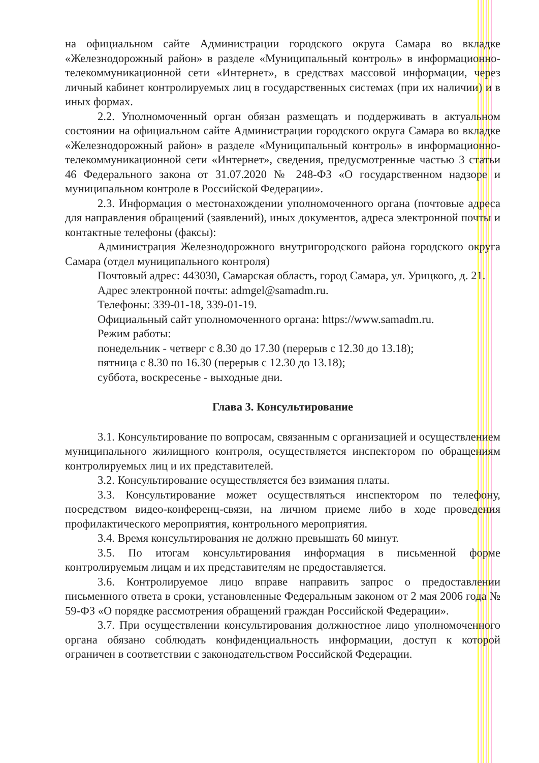на официальном сайте Администрации городского округа Самара во вкладке «Железнодорожный район» в разделе «Муниципальный контроль» в информационно-телекоммуникационной сети «Интернет», в средствах массовой информации, через личный кабинет контролируемых лиц в государственных системах (при их наличии) и в иных формах.
2.2. Уполномоченный орган обязан размещать и поддерживать в актуальном состоянии на официальном сайте Администрации городского округа Самара во вкладке «Железнодорожный район» в разделе «Муниципальный контроль» в информационно-телекоммуникационной сети «Интернет», сведения, предусмотренные частью 3 статьи 46 Федерального закона от 31.07.2020 № 248-ФЗ «О государственном надзоре и муниципальном контроле в Российской Федерации».
2.3. Информация о местонахождении уполномоченного органа (почтовые адреса для направления обращений (заявлений), иных документов, адреса электронной почты и контактные телефоны (факсы):
Администрация Железнодорожного внутригородского района городского округа Самара (отдел муниципального контроля)
Почтовый адрес: 443030, Самарская область, город Самара, ул. Урицкого, д. 21.
Адрес электронной почты: admgel@samadm.ru.
Телефоны: 339-01-18, 339-01-19.
Официальный сайт уполномоченного органа: https://www.samadm.ru.
Режим работы:
понедельник - четверг с 8.30 до 17.30 (перерыв с 12.30 до 13.18);
пятница с 8.30 по 16.30 (перерыв с 12.30 до 13.18);
суббота, воскресенье - выходные дни.
Глава 3. Консультирование
3.1. Консультирование по вопросам, связанным с организацией и осуществлением муниципального жилищного контроля, осуществляется инспектором по обращениям контролируемых лиц и их представителей.
3.2. Консультирование осуществляется без взимания платы.
3.3. Консультирование может осуществляться инспектором по телефону, посредством видео-конференц-связи, на личном приеме либо в ходе проведения профилактического мероприятия, контрольного мероприятия.
3.4. Время консультирования не должно превышать 60 минут.
3.5. По итогам консультирования информация в письменной форме контролируемым лицам и их представителям не предоставляется.
3.6. Контролируемое лицо вправе направить запрос о предоставлении письменного ответа в сроки, установленные Федеральным законом от 2 мая 2006 года № 59-ФЗ «О порядке рассмотрения обращений граждан Российской Федерации».
3.7. При осуществлении консультирования должностное лицо уполномоченного органа обязано соблюдать конфиденциальность информации, доступ к которой ограничен в соответствии с законодательством Российской Федерации.